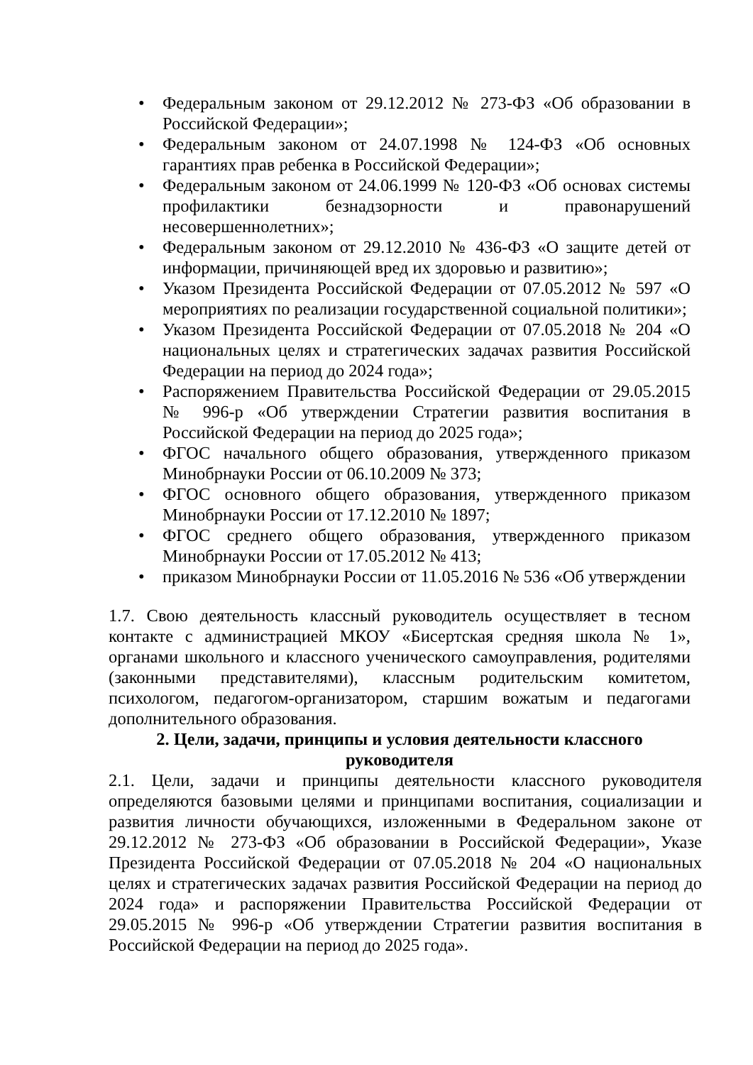• Федеральным законом от 29.12.2012 № 273-ФЗ «Об образовании в Российской Федерации»;
• Федеральным законом от 24.07.1998 № 124-ФЗ «Об основных гарантиях прав ребенка в Российской Федерации»;
• Федеральным законом от 24.06.1999 № 120-ФЗ «Об основах системы профилактики безнадзорности и правонарушений несовершеннолетних»;
• Федеральным законом от 29.12.2010 № 436-ФЗ «О защите детей от информации, причиняющей вред их здоровью и развитию»;
• Указом Президента Российской Федерации от 07.05.2012 № 597 «О мероприятиях по реализации государственной социальной политики»;
• Указом Президента Российской Федерации от 07.05.2018 № 204 «О национальных целях и стратегических задачах развития Российской Федерации на период до 2024 года»;
• Распоряжением Правительства Российской Федерации от 29.05.2015 № 996-р «Об утверждении Стратегии развития воспитания в Российской Федерации на период до 2025 года»;
• ФГОС начального общего образования, утвержденного приказом Минобрнауки России от 06.10.2009 № 373;
• ФГОС основного общего образования, утвержденного приказом Минобрнауки России от 17.12.2010 № 1897;
• ФГОС среднего общего образования, утвержденного приказом Минобрнауки России от 17.05.2012 № 413;
• приказом Минобрнауки России от 11.05.2016 № 536 «Об утверждении
1.7. Свою деятельность классный руководитель осуществляет в тесном контакте с администрацией МКОУ «Бисертская средняя школа № 1», органами школьного и классного ученического самоуправления, родителями (законными представителями), классным родительским комитетом, психологом, педагогом-организатором, старшим вожатым и педагогами дополнительного образования.
2. Цели, задачи, принципы и условия деятельности классного руководителя
2.1. Цели, задачи и принципы деятельности классного руководителя определяются базовыми целями и принципами воспитания, социализации и развития личности обучающихся, изложенными в Федеральном законе от 29.12.2012 № 273-ФЗ «Об образовании в Российской Федерации», Указе Президента Российской Федерации от 07.05.2018 № 204 «О национальных целях и стратегических задачах развития Российской Федерации на период до 2024 года» и распоряжении Правительства Российской Федерации от 29.05.2015 № 996-р «Об утверждении Стратегии развития воспитания в Российской Федерации на период до 2025 года».